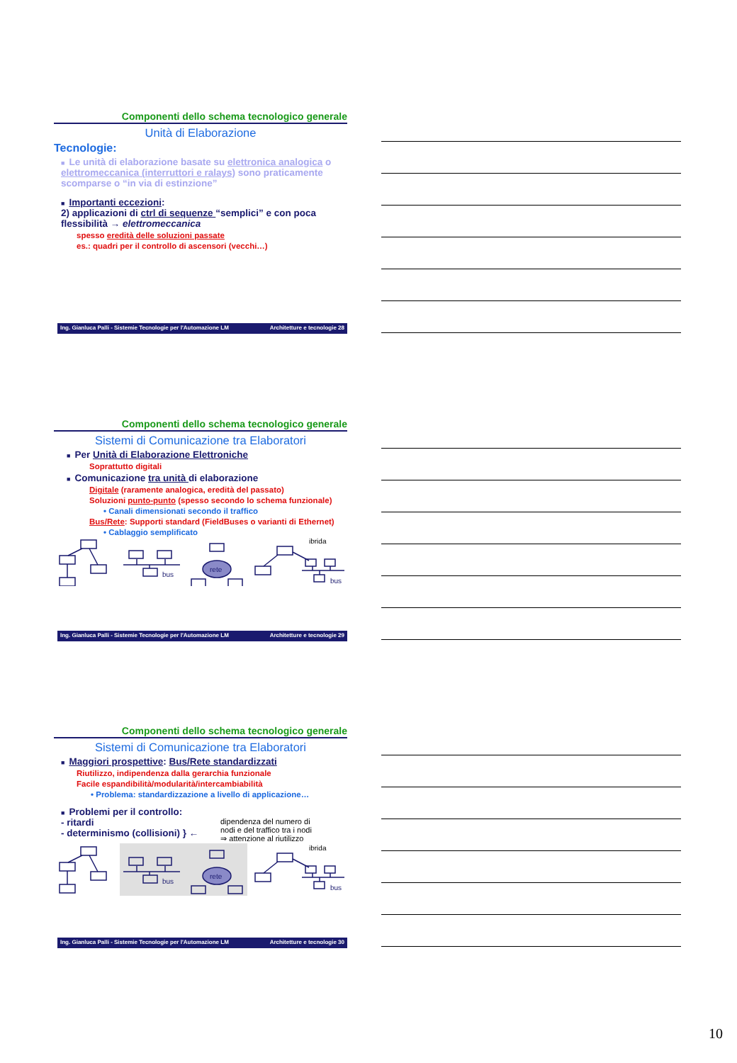Componenti dello schema tecnologico generale
Unità di Elaborazione
Tecnologie:
■ Le unità di elaborazione basate su elettronica analogica o elettromeccanica (interruttori e ralays) sono praticamente scomparse o “in via di estinzione”
■ Importanti eccezioni:
2) applicazioni di ctrl di sequenze “semplici” e con poca flessibilità → elettromeccanica
spesso eredità delle soluzioni passate
es.: quadri per il controllo di ascensori (vecchi…)
Ing. Gianluca Palli - Sistemie Tecnologie per l'Automazione LM Architetture e tecnologie 28
Componenti dello schema tecnologico generale
Sistemi di Comunicazione tra Elaboratori
■ Per Unità di Elaborazione Elettroniche
Soprattutto digitali
■ Comunicazione tra unità di elaborazione
Digitale (raramente analogica, eredità del passato)
Soluzioni punto-punto (spesso secondo lo schema funzionale)
• Canali dimensionati secondo il traffico
Bus/Rete: Supporti standard (FieldBuses o varianti di Ethernet)
• Cablaggio semplificato
bus
rete
ibrida
bus
Ing. Gianluca Palli - Sistemie Tecnologie per l'Automazione LM Architetture e tecnologie 29
Componenti dello schema tecnologico generale
Sistemi di Comunicazione tra Elaboratori
■ Maggiori prospettive: Bus/Rete standardizzati
Riutilizzo, indipendenza dalla gerarchia funzionale
Facile espandibilità/modularità/intercambiabilità
• Problema: standardizzazione a livello di applicazione…
■ Problemi per il controllo:
- ritardi
- determinismo (collisioni) } ←
dipendenza del numero di nodi e del traffico tra i nodi ⇒ attenzione al riutilizzo
bus
rete
ibrida
bus
Ing. Gianluca Palli - Sistemie Tecnologie per l'Automazione LM Architetture e tecnologie 30
10